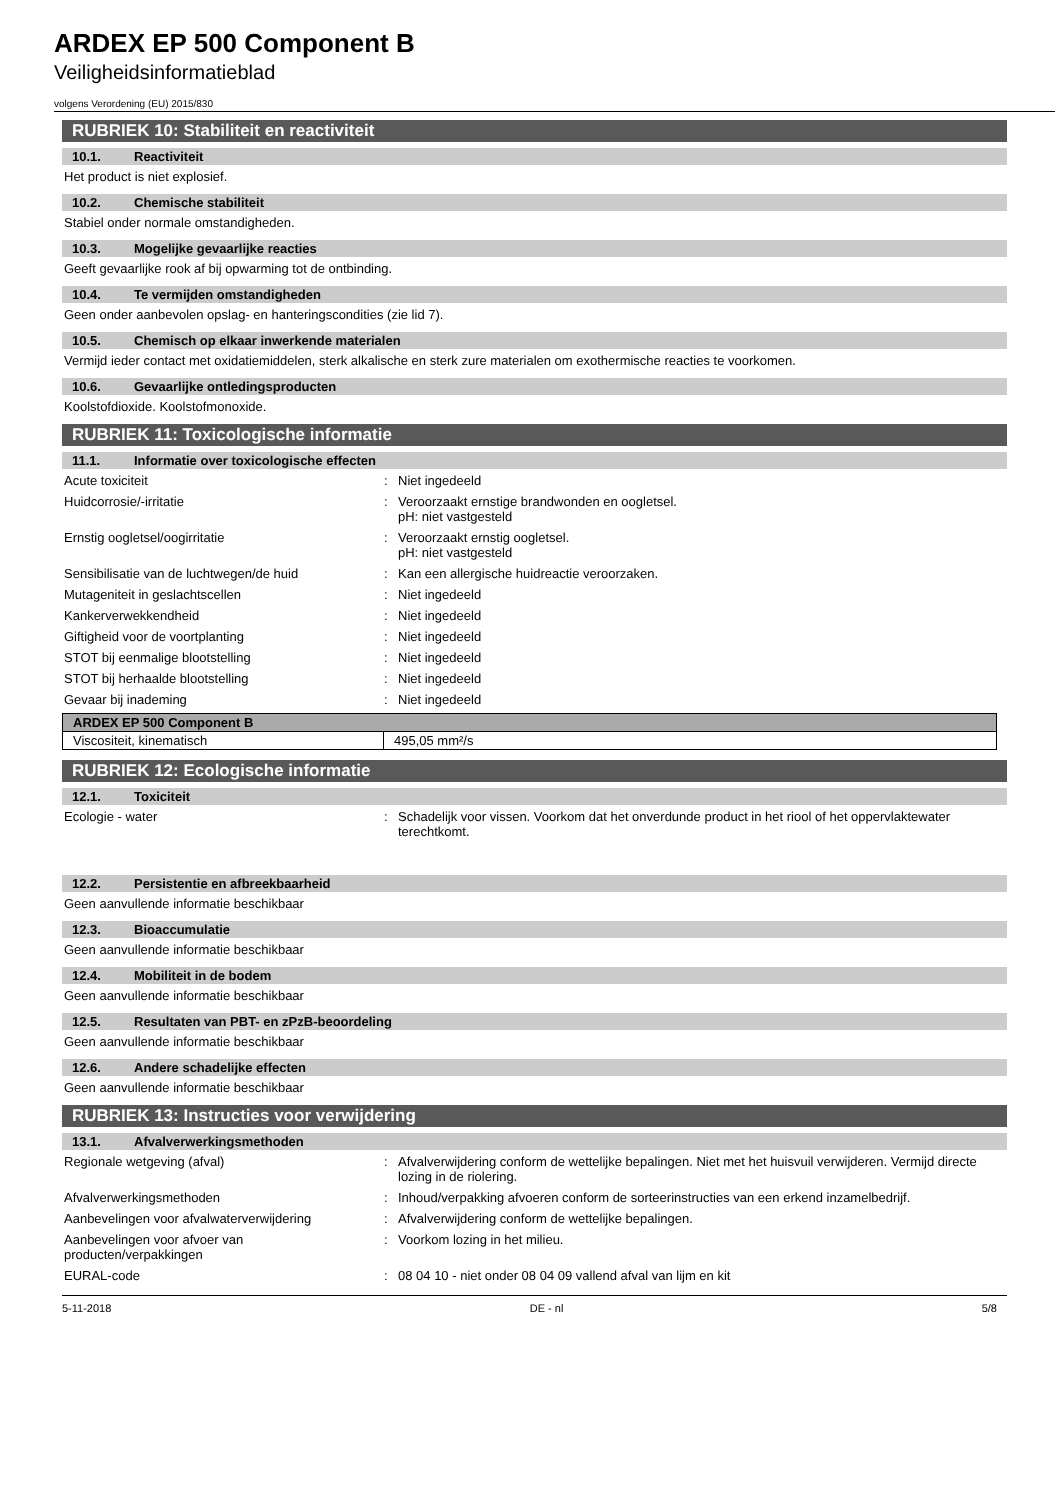ARDEX EP 500 Component B
Veiligheidsinformatieblad
volgens Verordening (EU) 2015/830
RUBRIEK 10: Stabiliteit en reactiviteit
10.1. Reactiviteit
Het product is niet explosief.
10.2. Chemische stabiliteit
Stabiel onder normale omstandigheden.
10.3. Mogelijke gevaarlijke reacties
Geeft gevaarlijke rook af bij opwarming tot de ontbinding.
10.4. Te vermijden omstandigheden
Geen onder aanbevolen opslag- en hanteringscondities (zie lid 7).
10.5. Chemisch op elkaar inwerkende materialen
Vermijd ieder contact met oxidatiemiddelen, sterk alkalische en sterk zure materialen om exothermische reacties te voorkomen.
10.6. Gevaarlijke ontledingsproducten
Koolstofdioxide. Koolstofmonoxide.
RUBRIEK 11: Toxicologische informatie
11.1. Informatie over toxicologische effecten
Acute toxiciteit : Niet ingedeeld
Huidcorrosie/-irritatie : Veroorzaakt ernstige brandwonden en oogletsel.
pH: niet vastgesteld
Ernstig oogletsel/oogirritatie : Veroorzaakt ernstig oogletsel.
pH: niet vastgesteld
Sensibilisatie van de luchtwegen/de huid : Kan een allergische huidreactie veroorzaken.
Mutageniteit in geslachtscellen : Niet ingedeeld
Kankerverwekkendheid : Niet ingedeeld
Giftigheid voor de voortplanting : Niet ingedeeld
STOT bij eenmalige blootstelling : Niet ingedeeld
STOT bij herhaalde blootstelling : Niet ingedeeld
Gevaar bij inademing : Niet ingedeeld
| ARDEX EP 500 Component B | |
| --- | --- |
| Viscositeit, kinematisch | 495,05 mm²/s |
RUBRIEK 12: Ecologische informatie
12.1. Toxiciteit
Ecologie - water : Schadelijk voor vissen. Voorkom dat het onverdunde product in het riool of het oppervlaktewater terechtkomt.
12.2. Persistentie en afbreekbaarheid
Geen aanvullende informatie beschikbaar
12.3. Bioaccumulatie
Geen aanvullende informatie beschikbaar
12.4. Mobiliteit in de bodem
Geen aanvullende informatie beschikbaar
12.5. Resultaten van PBT- en zPzB-beoordeling
Geen aanvullende informatie beschikbaar
12.6. Andere schadelijke effecten
Geen aanvullende informatie beschikbaar
RUBRIEK 13: Instructies voor verwijdering
13.1. Afvalverwerkingsmethoden
Regionale wetgeving (afval) : Afvalverwijdering conform de wettelijke bepalingen. Niet met het huisvuil verwijderen. Vermijd directe lozing in de riolering.
Afvalverwerkingsmethoden : Inhoud/verpakking afvoeren conform de sorteerinstructies van een erkend inzamelbedrijf.
Aanbevelingen voor afvalwaterverwijdering : Afvalverwijdering conform de wettelijke bepalingen.
Aanbevelingen voor afvoer van producten/verpakkingen
: Voorkom lozing in het milieu.
EURAL-code : 08 04 10 - niet onder 08 04 09 vallend afval van lijm en kit
5-11-2018 DE - nl 5/8